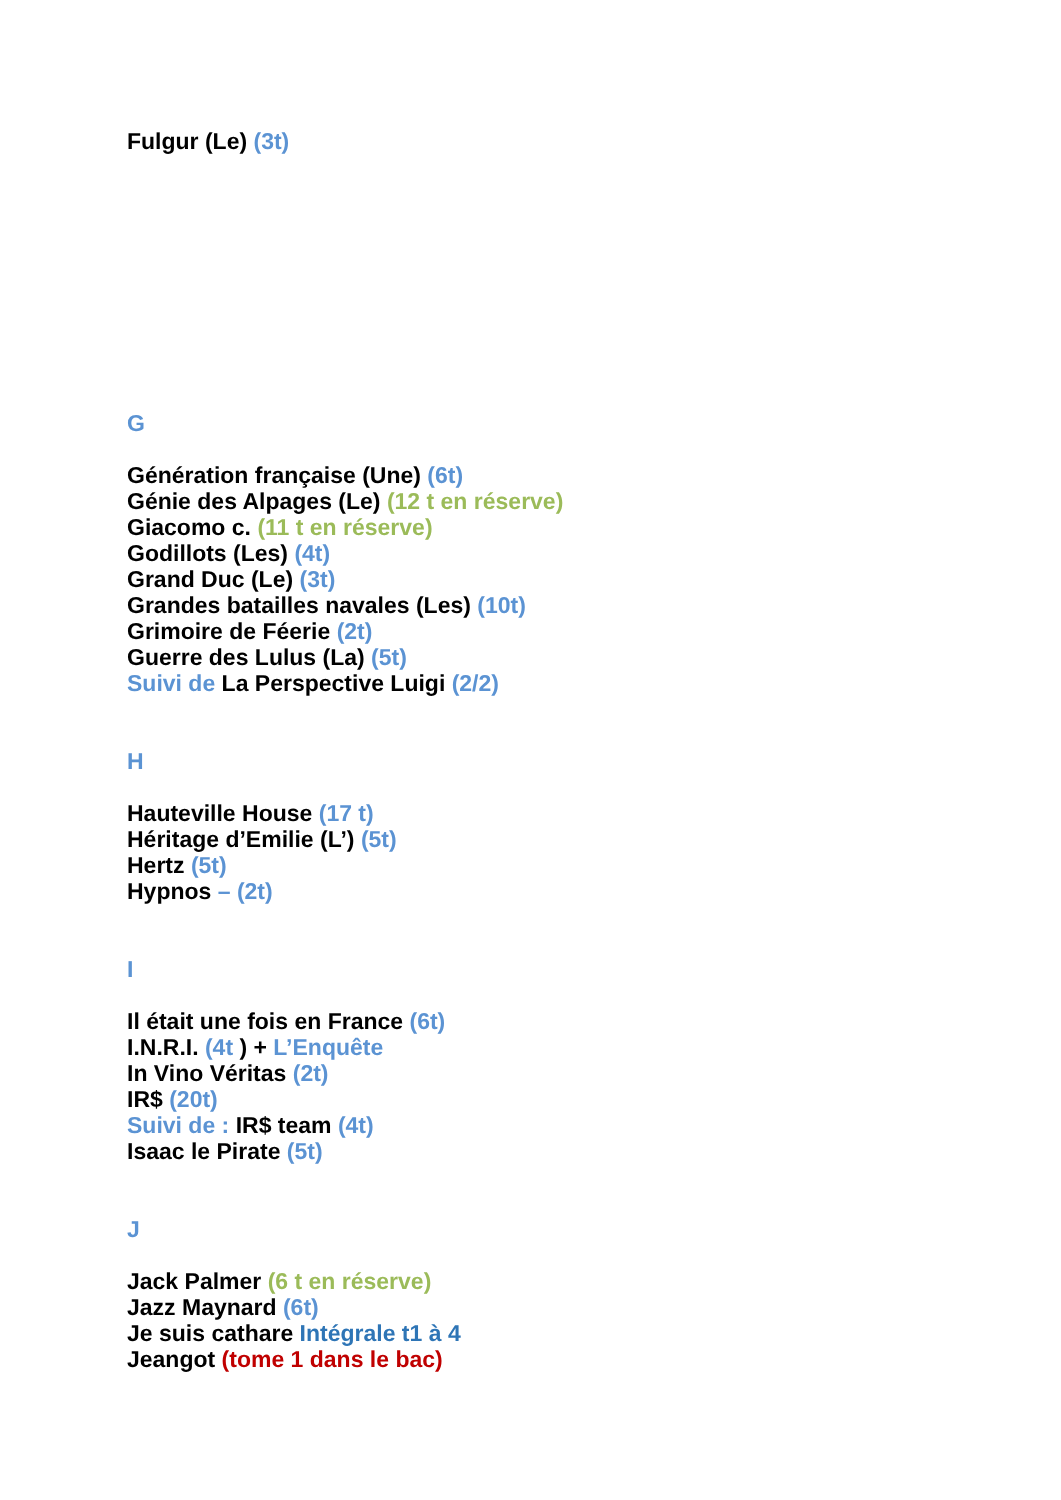Fulgur (Le) (3t)
G
Génération française (Une) (6t)
Génie des Alpages (Le) (12 t en réserve)
Giacomo c. (11 t en réserve)
Godillots (Les) (4t)
Grand Duc (Le) (3t)
Grandes batailles navales (Les) (10t)
Grimoire de Féerie (2t)
Guerre des Lulus (La) (5t)
Suivi de La Perspective Luigi (2/2)
H
Hauteville House (17 t)
Héritage d’Emilie (L’) (5t)
Hertz (5t)
Hypnos – (2t)
I
Il était une fois en France (6t)
I.N.R.I. (4t ) + L’Enquête
In Vino Véritas (2t)
IR$ (20t)
Suivi de : IR$ team (4t)
Isaac le Pirate (5t)
J
Jack Palmer (6 t en réserve)
Jazz Maynard (6t)
Je suis cathare Intégrale t1 à 4
Jeangot (tome 1 dans le bac)